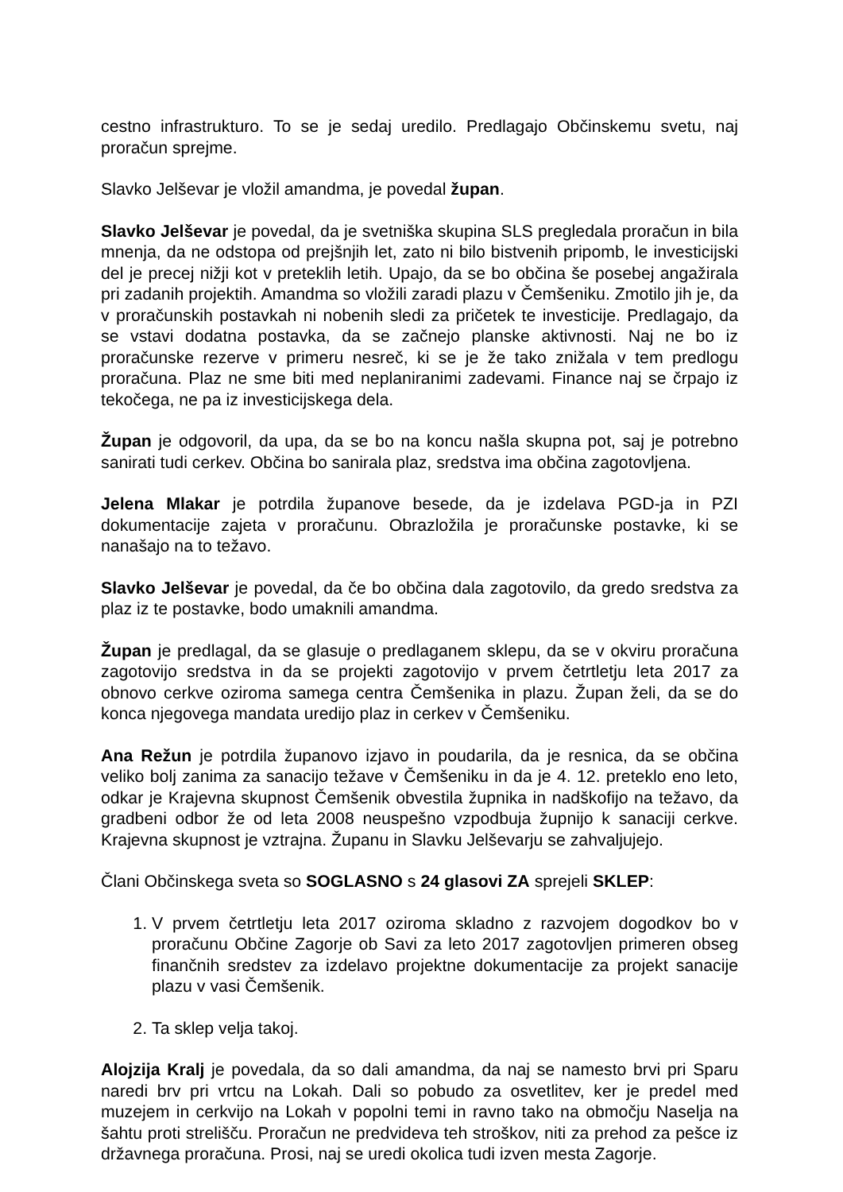cestno infrastrukturo. To se je sedaj uredilo. Predlagajo Občinskemu svetu, naj proračun sprejme.
Slavko Jelševar je vložil amandma, je povedal župan.
Slavko Jelševar je povedal, da je svetniška skupina SLS pregledala proračun in bila mnenja, da ne odstopa od prejšnjih let, zato ni bilo bistvenih pripomb, le investicijski del je precej nižji kot v preteklih letih. Upajo, da se bo občina še posebej angažirala pri zadanih projektih. Amandma so vložili zaradi plazu v Čemšeniku. Zmotilo jih je, da v proračunskih postavkah ni nobenih sledi za pričetek te investicije. Predlagajo, da se vstavi dodatna postavka, da se začnejo planske aktivnosti. Naj ne bo iz proračunske rezerve v primeru nesreč, ki se je že tako znižala v tem predlogu proračuna. Plaz ne sme biti med neplaniranimi zadevami. Finance naj se črpajo iz tekočega, ne pa iz investicijskega dela.
Župan je odgovoril, da upa, da se bo na koncu našla skupna pot, saj je potrebno sanirati tudi cerkev. Občina bo sanirala plaz, sredstva ima občina zagotovljena.
Jelena Mlakar je potrdila županove besede, da je izdelava PGD-ja in PZI dokumentacije zajeta v proračunu. Obrazložila je proračunske postavke, ki se nanašajo na to težavo.
Slavko Jelševar je povedal, da če bo občina dala zagotovilo, da gredo sredstva za plaz iz te postavke, bodo umaknili amandma.
Župan je predlagal, da se glasuje o predlaganem sklepu, da se v okviru proračuna zagotovijo sredstva in da se projekti zagotovijo v prvem četrtletju leta 2017 za obnovo cerkve oziroma samega centra Čemšenika in plazu. Župan želi, da se do konca njegovega mandata uredijo plaz in cerkev v Čemšeniku.
Ana Režun je potrdila županovo izjavo in poudarila, da je resnica, da se občina veliko bolj zanima za sanacijo težave v Čemšeniku in da je 4. 12. preteklo eno leto, odkar je Krajevna skupnost Čemšenik obvestila župnika in nadškofijo na težavo, da gradbeni odbor že od leta 2008 neuspešno vzpodbuja župnijo k sanaciji cerkve. Krajevna skupnost je vztrajna. Županu in Slavku Jelševarju se zahvaljujejo.
Člani Občinskega sveta so SOGLASNO s 24 glasovi ZA sprejeli SKLEP:
1. V prvem četrtletju leta 2017 oziroma skladno z razvojem dogodkov bo v proračunu Občine Zagorje ob Savi za leto 2017 zagotovljen primeren obseg finančnih sredstev za izdelavo projektne dokumentacije za projekt sanacije plazu v vasi Čemšenik.
2. Ta sklep velja takoj.
Alojzija Kralj je povedala, da so dali amandma, da naj se namesto brvi pri Sparu naredi brv pri vrtcu na Lokah. Dali so pobudo za osvetlitev, ker je predel med muzejem in cerkvijo na Lokah v popolni temi in ravno tako na območju Naselja na šahtu proti strelišču. Proračun ne predvideva teh stroškov, niti za prehod za pešce iz državnega proračuna. Prosi, naj se uredi okolica tudi izven mesta Zagorje.